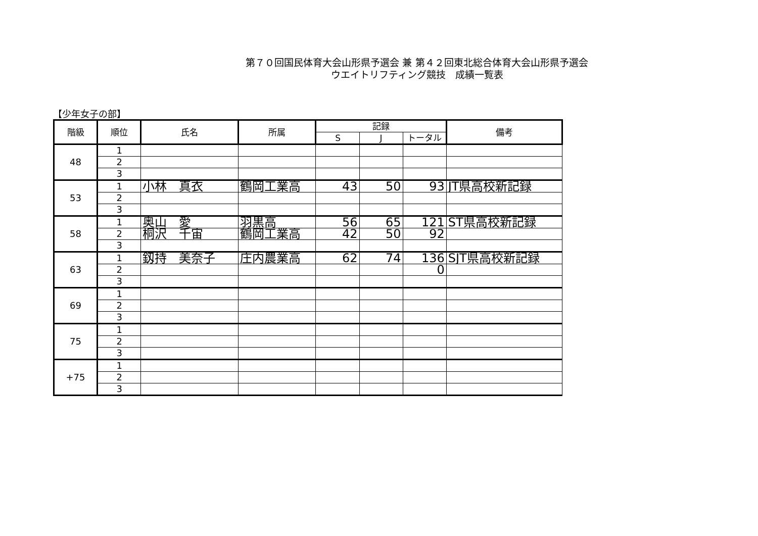第７０回国民体育大会山形県予選会 兼 第４２回東北総合体育大会山形県予選会
ウエイトリフティング競技　成績一覧表
【少年女子の部】
| 階級 | 順位 | 氏名 | 所属 | 記録 | | | 備考 |
| --- | --- | --- | --- | --- | --- | --- | --- |
| | | | | S | J | トータル | |
| 48 | 1 | | | | | | |
| | 2 | | | | | | |
| | 3 | | | | | | |
| 53 | 1 | 小林 真衣 | 鶴岡工業高 | 43 | 50 | 93 | JT県高校新記録 |
| | 2 | | | | | | |
| | 3 | | | | | | |
| 58 | 1 | 奥山 愛 | 羽黒高 | 56 | 65 | 121 | ST県高校新記録 |
| | 2 | 桐沢 千宙 | 鶴岡工業高 | 42 | 50 | 92 | |
| | 3 | | | | | | |
| 63 | 1 | 釼持 美奈子 | 庄内農業高 | 62 | 74 | 136 | SJT県高校新記録 |
| | 2 | | | | | 0 | |
| | 3 | | | | | | |
| 69 | 1 | | | | | | |
| | 2 | | | | | | |
| | 3 | | | | | | |
| 75 | 1 | | | | | | |
| | 2 | | | | | | |
| | 3 | | | | | | |
| +75 | 1 | | | | | | |
| | 2 | | | | | | |
| | 3 | | | | | | |